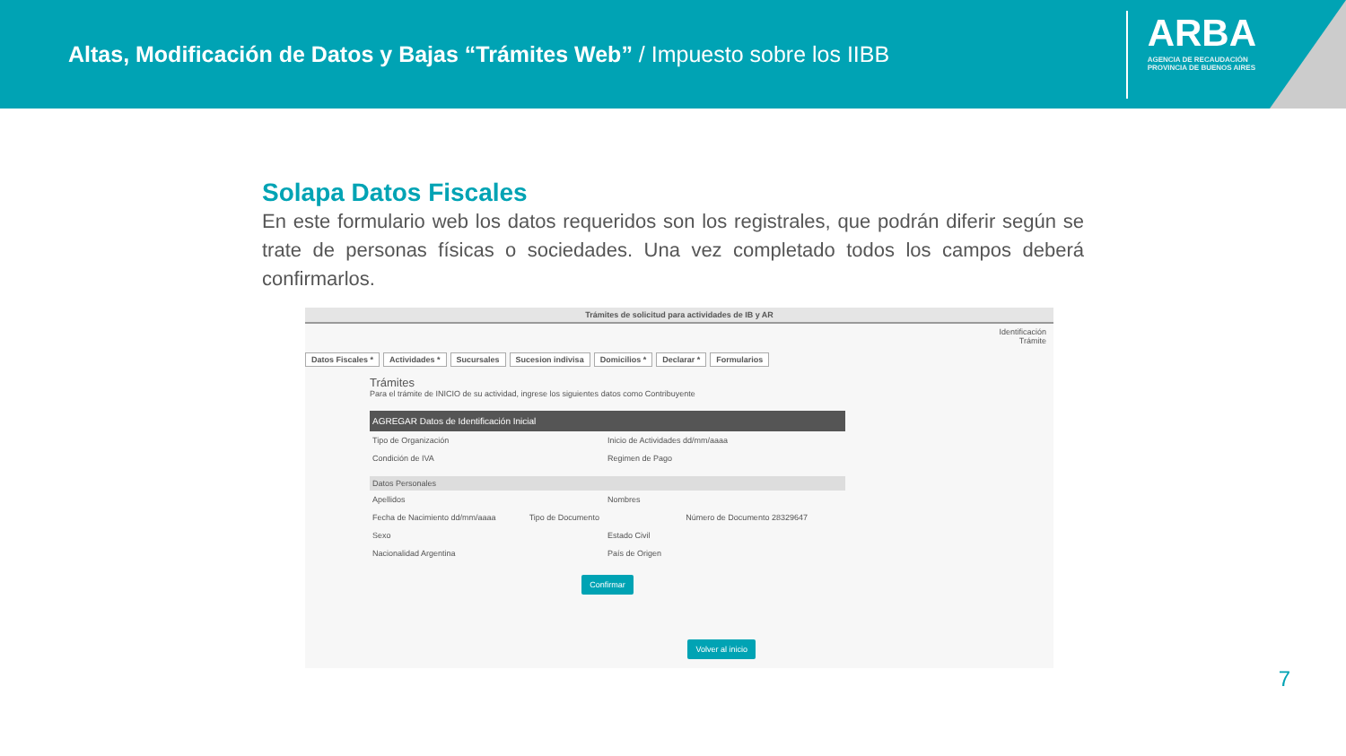Altas, Modificación de Datos y Bajas “Trámites Web” / Impuesto sobre los IIBB
ARBA
AGENCIA DE RECAUDACIÓN
PROVINCIA DE BUENOS AIRES
Solapa Datos Fiscales
En este formulario web los datos requeridos son los registrales, que podrán diferir según se trate de personas físicas o sociedades. Una vez completado todos los campos deberá confirmarlos.
Trámites de solicitud para actividades de IB y AR
Identificación
Trámite
Datos Fiscales * Actividades * Sucursales Sucesion indivisa Domicilios * Declarar * Formularios
Trámites
Para el trámite de INICIO de su actividad, ingrese los siguientes datos como Contribuyente
AGREGAR Datos de Identificación Inicial
Tipo de Organización Inicio de Actividades dd/mm/aaaa
Condición de IVA Regimen de Pago
Datos Personales
Apellidos Nombres
Fecha de Nacimiento dd/mm/aaaa Tipo de Documento Número de Documento 28329647
Sexo Estado Civil
Nacionalidad Argentina País de Origen
Confirmar
Volver al inicio
7